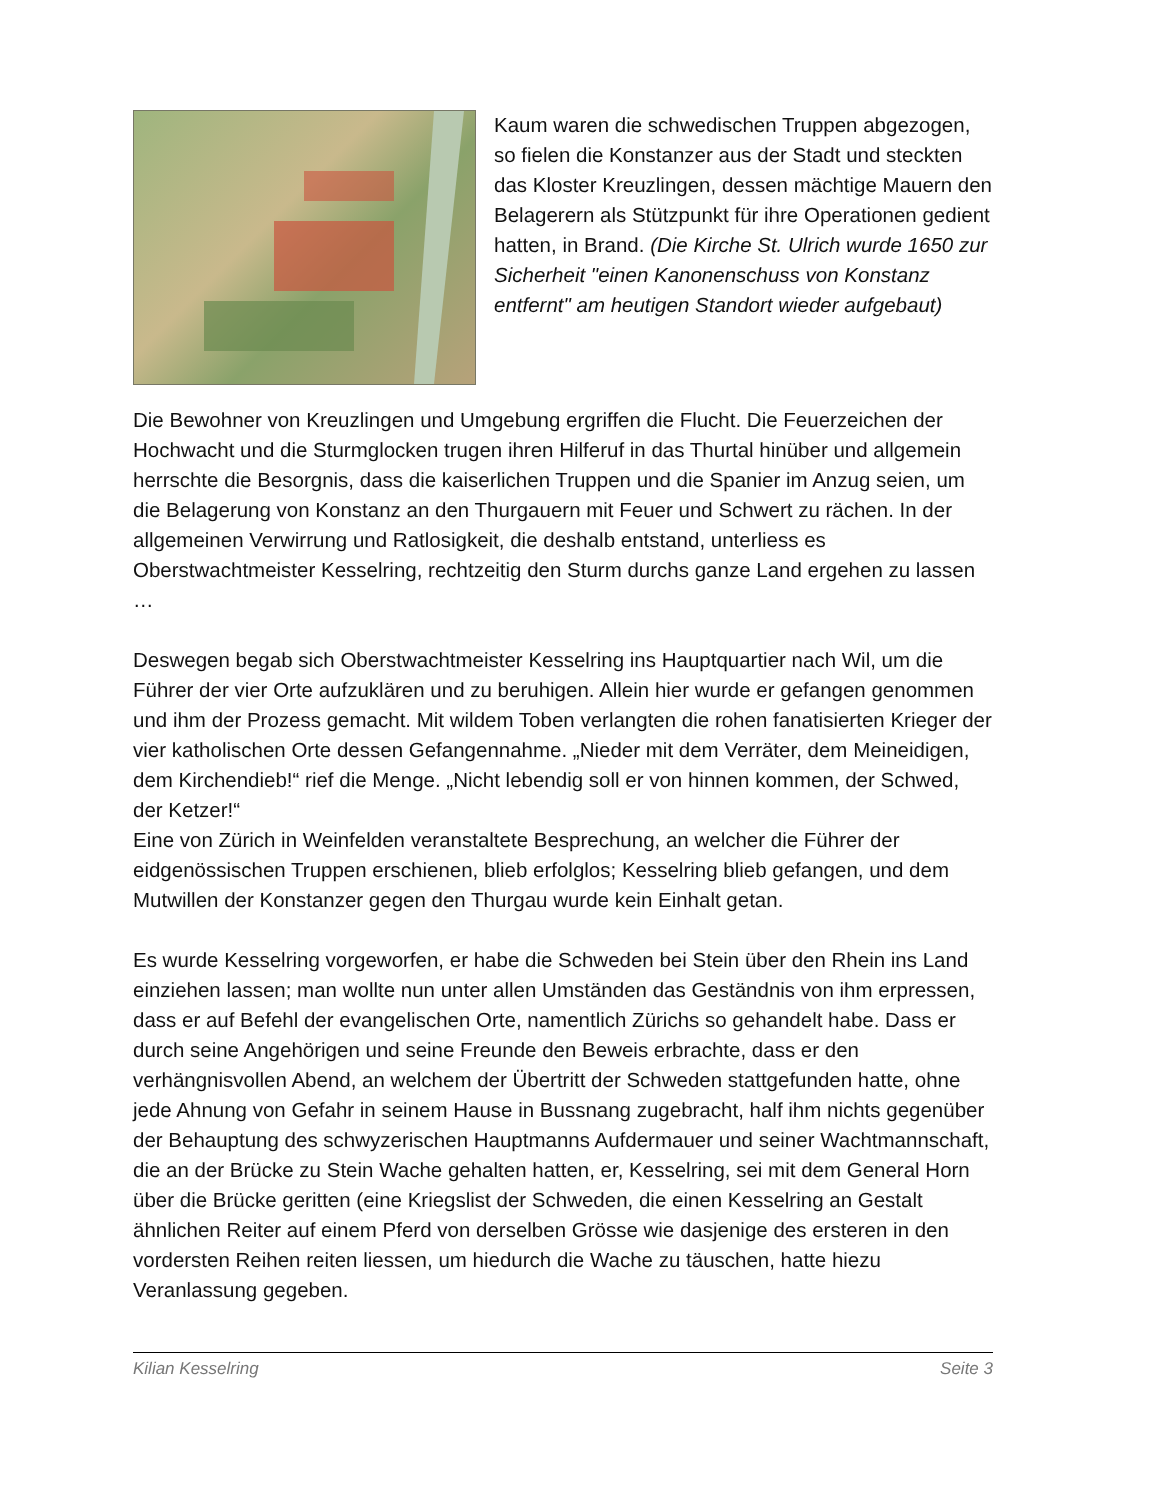Kaum waren die schwedischen Truppen abgezogen, so fielen die Konstanzer aus der Stadt und steckten das Kloster Kreuzlingen, dessen mächtige Mauern den Belagerern als Stützpunkt für ihre Operationen gedient hatten, in Brand. (Die Kirche St. Ulrich wurde 1650 zur Sicherheit "einen Kanonenschuss von Konstanz entfernt" am heutigen Standort wieder aufgebaut)
Die Bewohner von Kreuzlingen und Umgebung ergriffen die Flucht. Die Feuerzeichen der Hochwacht und die Sturmglocken trugen ihren Hilferuf in das Thurtal hinüber und allgemein herrschte die Besorgnis, dass die kaiserlichen Truppen und die Spanier im Anzug seien, um die Belagerung von Konstanz an den Thurgauern mit Feuer und Schwert zu rächen. In der allgemeinen Verwirrung und Ratlosigkeit, die deshalb entstand, unterliess es Oberstwachtmeister Kesselring, rechtzeitig den Sturm durchs ganze Land ergehen zu lassen …
Deswegen begab sich Oberstwachtmeister Kesselring ins Hauptquartier nach Wil, um die Führer der vier Orte aufzuklären und zu beruhigen. Allein hier wurde er gefangen genommen und ihm der Prozess gemacht. Mit wildem Toben verlangten die rohen fanatisierten Krieger der vier katholischen Orte dessen Gefangennahme. „Nieder mit dem Verräter, dem Meineidigen, dem Kirchendieb!“ rief die Menge. „Nicht lebendig soll er von hinnen kommen, der Schwed, der Ketzer!“
Eine von Zürich in Weinfelden veranstaltete Besprechung, an welcher die Führer der eidgenössischen Truppen erschienen, blieb erfolglos; Kesselring blieb gefangen, und dem Mutwillen der Konstanzer gegen den Thurgau wurde kein Einhalt getan.
Es wurde Kesselring vorgeworfen, er habe die Schweden bei Stein über den Rhein ins Land einziehen lassen; man wollte nun unter allen Umständen das Geständnis von ihm erpressen, dass er auf Befehl der evangelischen Orte, namentlich Zürichs so gehandelt habe. Dass er durch seine Angehörigen und seine Freunde den Beweis erbrachte, dass er den verhängnisvollen Abend, an welchem der Übertritt der Schweden stattgefunden hatte, ohne jede Ahnung von Gefahr in seinem Hause in Bussnang zugebracht, half ihm nichts gegenüber der Behauptung des schwyzerischen Hauptmanns Aufdermauer und seiner Wachtmannschaft, die an der Brücke zu Stein Wache gehalten hatten, er, Kesselring, sei mit dem General Horn über die Brücke geritten (eine Kriegslist der Schweden, die einen Kesselring an Gestalt ähnlichen Reiter auf einem Pferd von derselben Grösse wie dasjenige des ersteren in den vordersten Reihen reiten liessen, um hiedurch die Wache zu täuschen, hatte hiezu Veranlassung gegeben.
Kilian Kesselring Seite 3